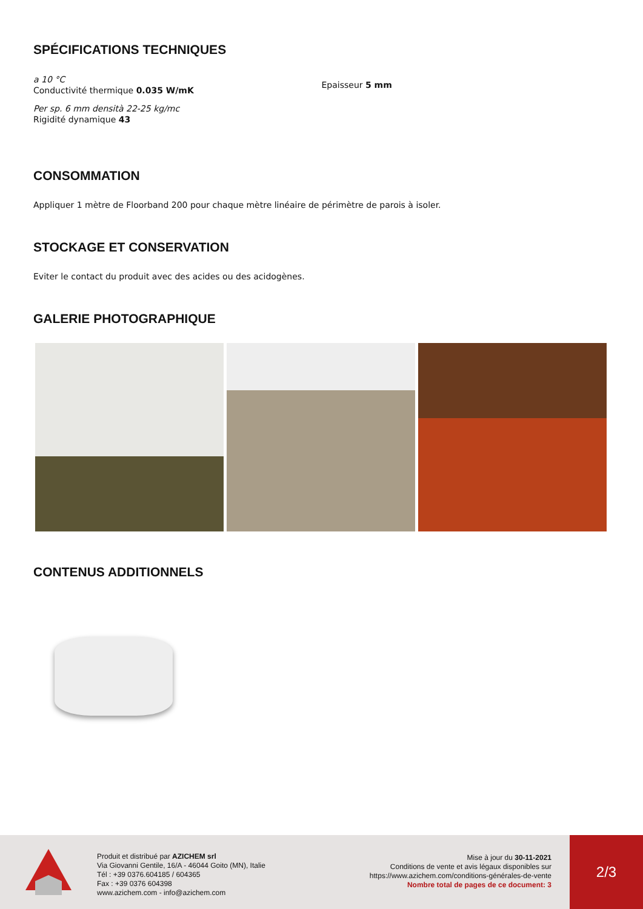SPÉCIFICATIONS TECHNIQUES
a 10 °C
Conductivité thermique 0.035 W/mK
Per sp. 6 mm densità 22-25 kg/mc
Rigidité dynamique 43
Epaisseur 5 mm
CONSOMMATION
Appliquer 1 mètre de Floorband 200 pour chaque mètre linéaire de périmètre de parois à isoler.
STOCKAGE ET CONSERVATION
Eviter le contact du produit avec des acides ou des acidogènes.
GALERIE PHOTOGRAPHIQUE
CONTENUS ADDITIONNELS
Produit et distribué par AZICHEM srl
Via Giovanni Gentile, 16/A - 46044 Goito (MN), Italie
Tél : +39 0376.604185 / 604365
Fax : +39 0376 604398
www.azichem.com - info@azichem.com
Mise à jour du 30-11-2021
Conditions de vente et avis légaux disponibles sur
https://www.azichem.com/conditions-générales-de-vente
Nombre total de pages de ce document: 3
2/3